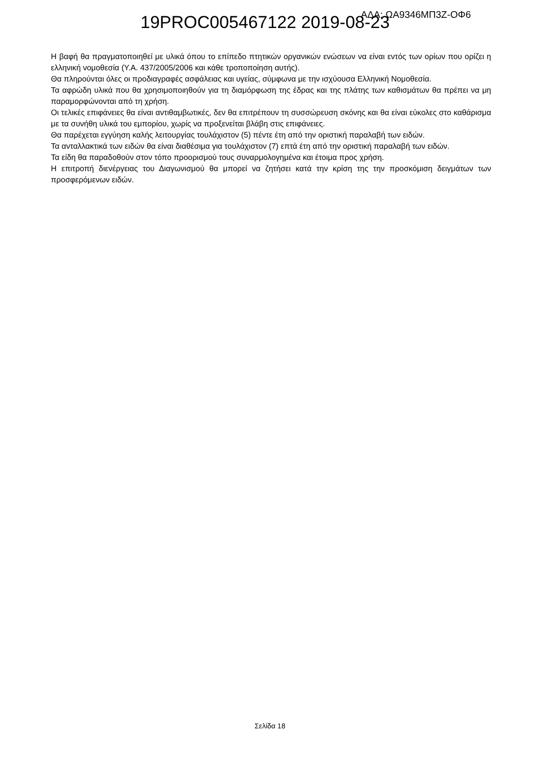19PROC005467122 2019-08-23 ΑΔΑ: ΩΑ9346ΜΠ3Ζ-ΟΦ6
Η βαφή θα πραγματοποιηθεί με υλικά όπου το επίπεδο πτητικών οργανικών ενώσεων να είναι εντός των ορίων που ορίζει η ελληνική νομοθεσία (Υ.Α. 437/2005/2006 και κάθε τροποποίηση αυτής).
Θα πληρούνται όλες οι προδιαγραφές ασφάλειας και υγείας, σύμφωνα με την ισχύουσα Ελληνική Νομοθεσία.
Τα αφρώδη υλικά που θα χρησιμοποιηθούν για τη διαμόρφωση της έδρας και της πλάτης των καθισμάτων θα πρέπει να μη παραμορφώνονται από τη χρήση.
Οι τελικές επιφάνειες θα είναι αντιθαμβωτικές, δεν θα επιτρέπουν τη συσσώρευση σκόνης και θα είναι εύκολες στο καθάρισμα με τα συνήθη υλικά του εμπορίου, χωρίς να προξενείται βλάβη στις επιφάνειες.
Θα παρέχεται εγγύηση καλής λειτουργίας τουλάχιστον (5) πέντε έτη από την οριστική παραλαβή των ειδών.
Τα ανταλλακτικά των ειδών θα είναι διαθέσιμα για τουλάχιστον (7) επτά έτη από την οριστική παραλαβή των ειδών.
Τα είδη θα παραδοθούν στον τόπο προορισμού τους συναρμολογημένα και έτοιμα προς χρήση.
Η επιτροπή διενέργειας του Διαγωνισμού θα μπορεί να ζητήσει κατά την κρίση της την προσκόμιση δειγμάτων των προσφερόμενων ειδών.
Σελίδα 18